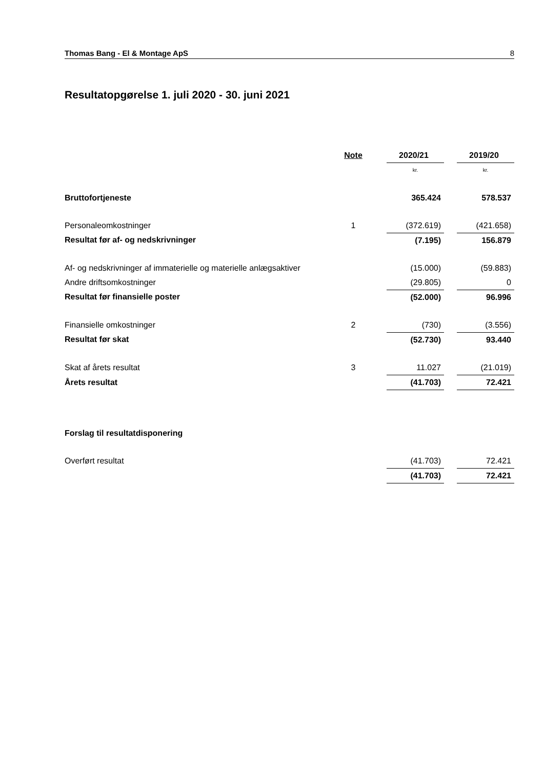Thomas Bang - El & Montage ApS 8
Resultatopgørelse 1. juli 2020 - 30. juni 2021
| | Note | | 2020/21 | | 2019/20 |
| --- | --- | --- | --- | --- | --- |
| | | | kr. | | kr. |
| Bruttofortjeneste | | | 365.424 | | 578.537 |
| Personaleomkostninger | 1 | | (372.619) | | (421.658) |
| Resultat før af- og nedskrivninger | | | (7.195) | | 156.879 |
| Af- og nedskrivninger af immaterielle og materielle anlægsaktiver | | | (15.000) | | (59.883) |
| Andre driftsomkostninger | | | (29.805) | | 0 |
| Resultat før finansielle poster | | | (52.000) | | 96.996 |
| Finansielle omkostninger | 2 | | (730) | | (3.556) |
| Resultat før skat | | | (52.730) | | 93.440 |
| Skat af årets resultat | 3 | | 11.027 | | (21.019) |
| Årets resultat | | | (41.703) | | 72.421 |
| Forslag til resultatdisponering | | | | | |
| Overført resultat | | | (41.703) | | 72.421 |
| | | | (41.703) | | 72.421 |